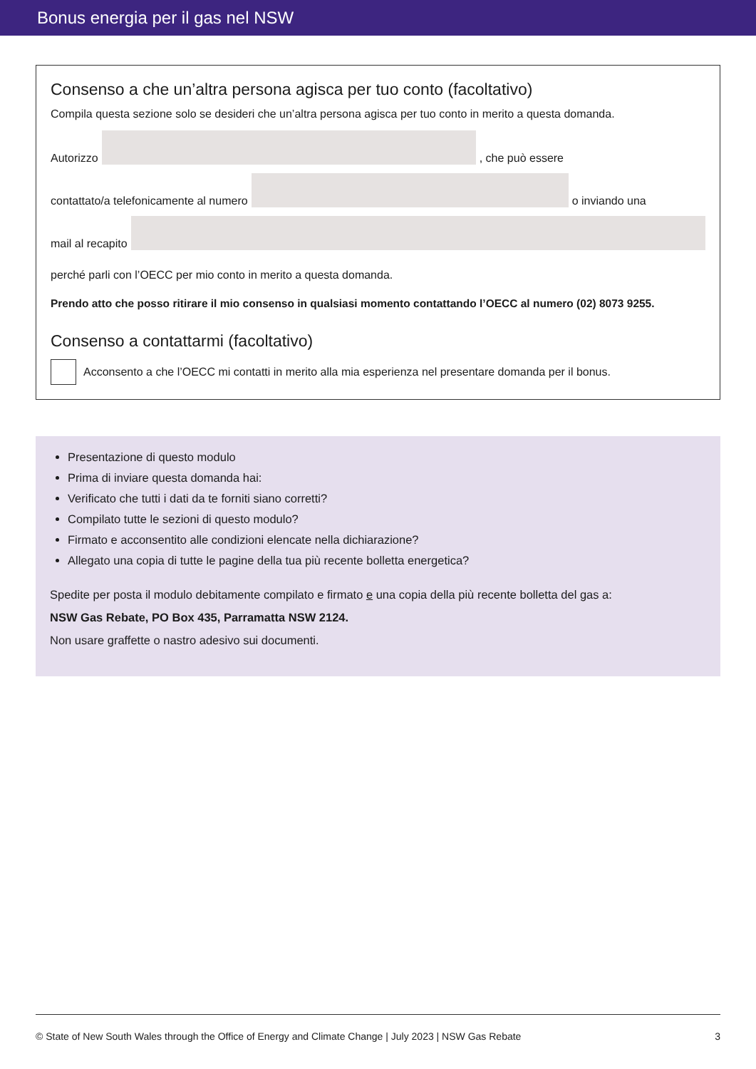Bonus energia per il gas nel NSW
Consenso a che un’altra persona agisca per tuo conto (facoltativo)
Compila questa sezione solo se desideri che un’altra persona agisca per tuo conto in merito a questa domanda.
Autorizzo
, che può essere
contattato/a telefonicamente al numero
o inviando una
mail al recapito
perché parli con l’OECC per mio conto in merito a questa domanda.
Prendo atto che posso ritirare il mio consenso in qualsiasi momento contattando l’OECC al numero (02) 8073 9255.
Consenso a contattarmi (facoltativo)
Acconsento a che l’OECC mi contatti in merito alla mia esperienza nel presentare domanda per il bonus.
Presentazione di questo modulo
Prima di inviare questa domanda hai:
Verificato che tutti i dati da te forniti siano corretti?
Compilato tutte le sezioni di questo modulo?
Firmato e acconsentito alle condizioni elencate nella dichiarazione?
Allegato una copia di tutte le pagine della tua più recente bolletta energetica?
Spedite per posta il modulo debitamente compilato e firmato e una copia della più recente bolletta del gas a:
NSW Gas Rebate, PO Box 435, Parramatta NSW 2124.
Non usare graffette o nastro adesivo sui documenti.
© State of New South Wales through the Office of Energy and Climate Change | July 2023 | NSW Gas Rebate 3